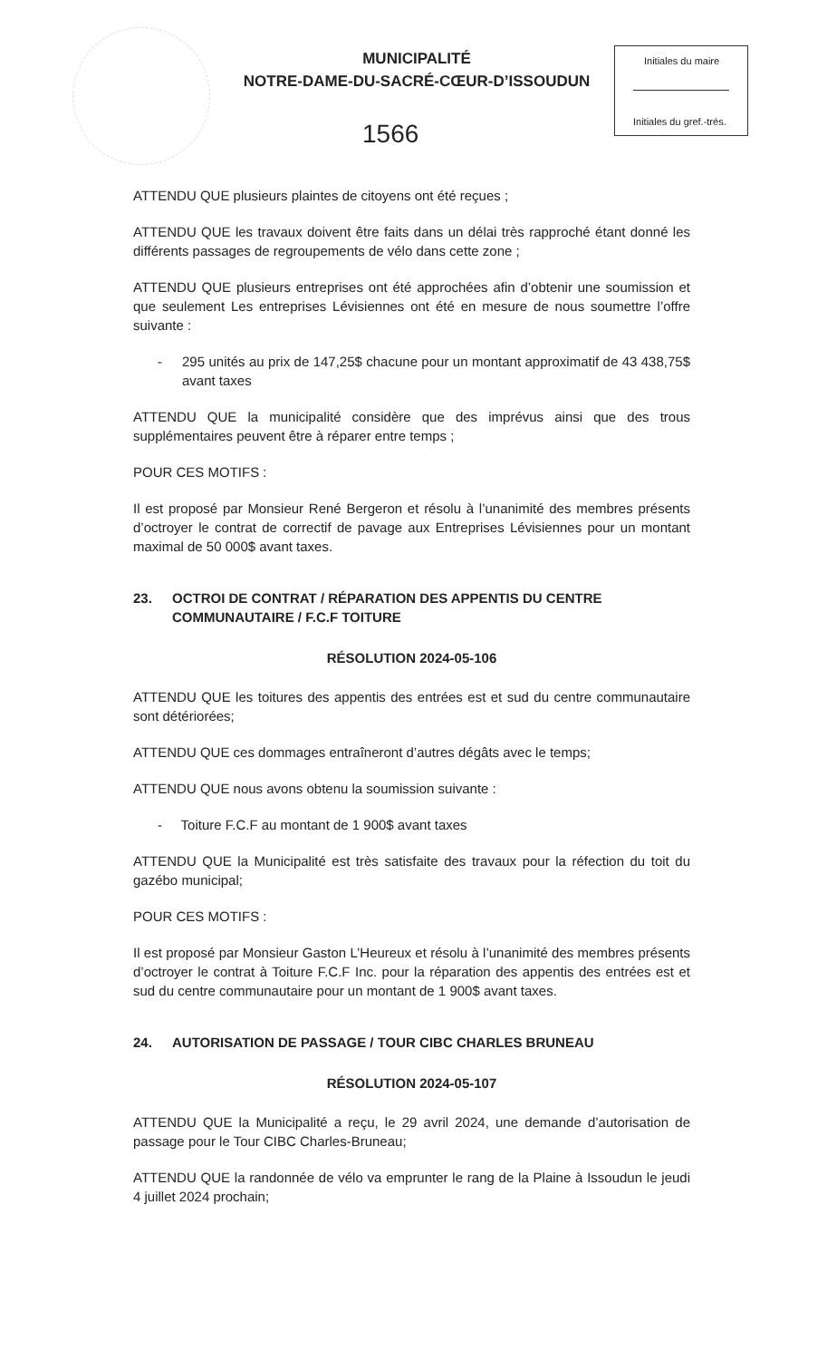MUNICIPALITÉ
NOTRE-DAME-DU-SACRÉ-CŒUR-D’ISSOUDUN
1566
Initiales du maire
Initiales du gref.-trés.
ATTENDU QUE plusieurs plaintes de citoyens ont été reçues ;
ATTENDU QUE les travaux doivent être faits dans un délai très rapproché étant donné les différents passages de regroupements de vélo dans cette zone ;
ATTENDU QUE plusieurs entreprises ont été approchées afin d’obtenir une soumission et que seulement Les entreprises Lévisiennes ont été en mesure de nous soumettre l’offre suivante :
- 295 unités au prix de 147,25$ chacune pour un montant approximatif de 43 438,75$ avant taxes
ATTENDU QUE la municipalité considère que des imprévus ainsi que des trous supplémentaires peuvent être à réparer entre temps ;
POUR CES MOTIFS :
Il est proposé par Monsieur René Bergeron et résolu à l’unanimité des membres présents d’octroyer le contrat de correctif de pavage aux Entreprises Lévisiennes pour un montant maximal de 50 000$ avant taxes.
23. OCTROI DE CONTRAT / RÉPARATION DES APPENTIS DU CENTRE COMMUNAUTAIRE / F.C.F TOITURE
RÉSOLUTION 2024-05-106
ATTENDU QUE les toitures des appentis des entrées est et sud du centre communautaire sont détériorées;
ATTENDU QUE ces dommages entraîneront d’autres dégâts avec le temps;
ATTENDU QUE nous avons obtenu la soumission suivante :
- Toiture F.C.F au montant de 1 900$ avant taxes
ATTENDU QUE la Municipalité est très satisfaite des travaux pour la réfection du toit du gazébo municipal;
POUR CES MOTIFS :
Il est proposé par Monsieur Gaston L’Heureux et résolu à l’unanimité des membres présents d’octroyer le contrat à Toiture F.C.F Inc. pour la réparation des appentis des entrées est et sud du centre communautaire pour un montant de 1 900$ avant taxes.
24. AUTORISATION DE PASSAGE / TOUR CIBC CHARLES BRUNEAU
RÉSOLUTION 2024-05-107
ATTENDU QUE la Municipalité a reçu, le 29 avril 2024, une demande d’autorisation de passage pour le Tour CIBC Charles-Bruneau;
ATTENDU QUE la randonnée de vélo va emprunter le rang de la Plaine à Issoudun le jeudi 4 juillet 2024 prochain;